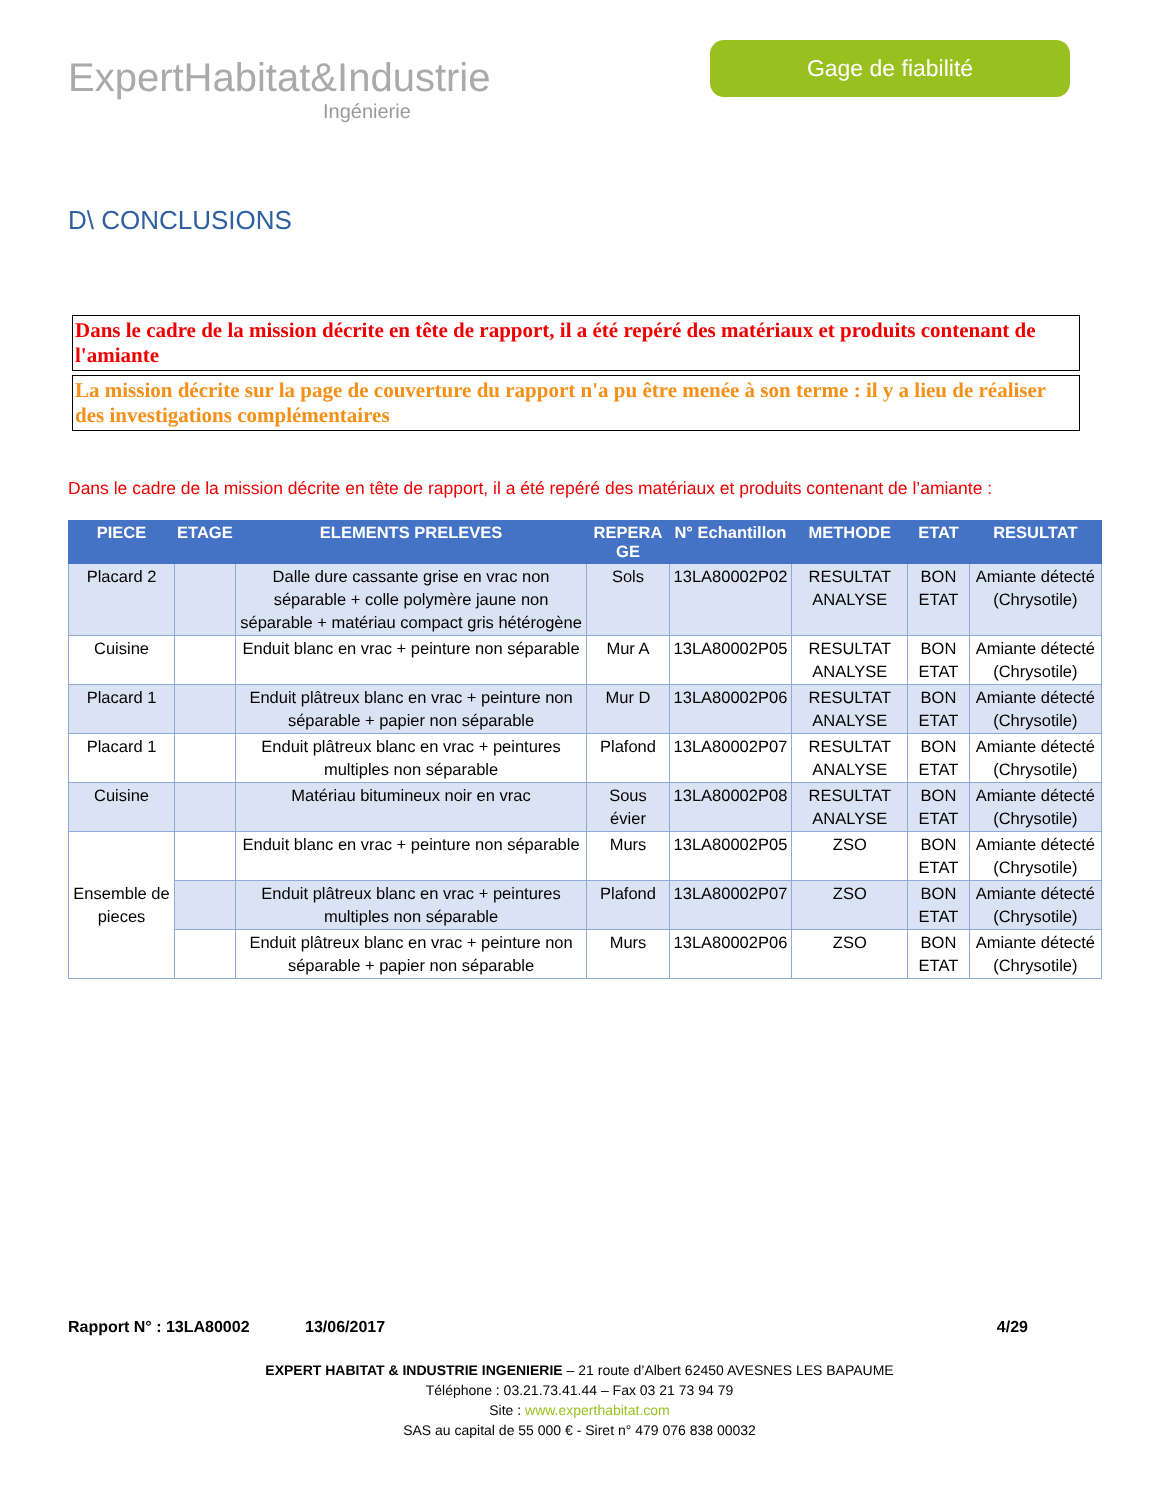ExpertHabitat&Industrie
Ingénierie
Gage de fiabilité
D\ CONCLUSIONS
Dans le cadre de la mission décrite en tête de rapport, il a été repéré des matériaux et produits contenant de l'amiante
La mission décrite sur la page de couverture du rapport n'a pu être menée à son terme : il y a lieu de réaliser des investigations complémentaires
Dans le cadre de la mission décrite en tête de rapport, il a été repéré des matériaux et produits contenant de l’amiante :
| PIECE | ETAGE | ELEMENTS PRELEVES | REPERA GE | N° Echantillon | METHODE | ETAT | RESULTAT |
| --- | --- | --- | --- | --- | --- | --- | --- |
| Placard 2 | | Dalle dure cassante grise en vrac non séparable + colle polymère jaune non séparable + matériau compact gris hétérogène | Sols | 13LA80002P02 | RESULTAT ANALYSE | BON ETAT | Amiante détecté (Chrysotile) |
| Cuisine | | Enduit blanc en vrac + peinture non séparable | Mur A | 13LA80002P05 | RESULTAT ANALYSE | BON ETAT | Amiante détecté (Chrysotile) |
| Placard 1 | | Enduit plâtreux blanc en vrac + peinture non séparable + papier non séparable | Mur D | 13LA80002P06 | RESULTAT ANALYSE | BON ETAT | Amiante détecté (Chrysotile) |
| Placard 1 | | Enduit plâtreux blanc en vrac + peintures multiples non séparable | Plafond | 13LA80002P07 | RESULTAT ANALYSE | BON ETAT | Amiante détecté (Chrysotile) |
| Cuisine | | Matériau bitumineux noir en vrac | Sous évier | 13LA80002P08 | RESULTAT ANALYSE | BON ETAT | Amiante détecté (Chrysotile) |
| Ensemble de pieces | | Enduit blanc en vrac + peinture non séparable | Murs | 13LA80002P05 | ZSO | BON ETAT | Amiante détecté (Chrysotile) |
| | | Enduit plâtreux blanc en vrac + peintures multiples non séparable | Plafond | 13LA80002P07 | ZSO | BON ETAT | Amiante détecté (Chrysotile) |
| | | Enduit plâtreux blanc en vrac + peinture non séparable + papier non séparable | Murs | 13LA80002P06 | ZSO | BON ETAT | Amiante détecté (Chrysotile) |
Rapport N° : 13LA80002 13/06/2017 4/29
EXPERT HABITAT & INDUSTRIE INGENIERIE – 21 route d’Albert 62450 AVESNES LES BAPAUME
Téléphone : 03.21.73.41.44 – Fax 03 21 73 94 79
Site : www.experthabitat.com
SAS au capital de 55 000 € - Siret n° 479 076 838 00032